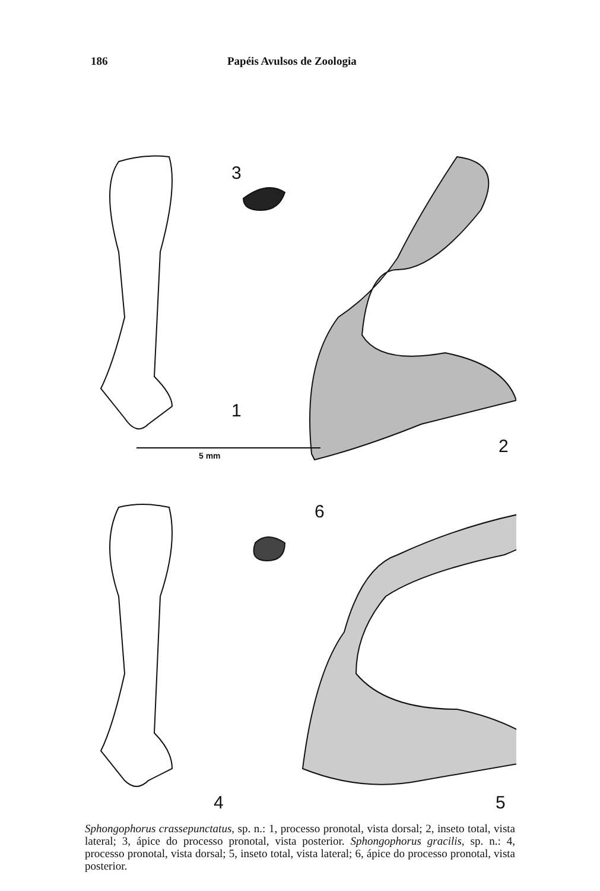186 Papéis Avulsos de Zoologia
3
1
5 mm 2
6
4 5
Sphongophorus crassepunctatus, sp. n.: 1, processo pronotal, vista dorsal; 2, inseto total, vista lateral; 3, ápice do processo pronotal, vista posterior. Sphongophorus gracilis, sp. n.: 4, processo pronotal, vista dorsal; 5, inseto total, vista lateral; 6, ápice do processo pronotal, vista posterior.